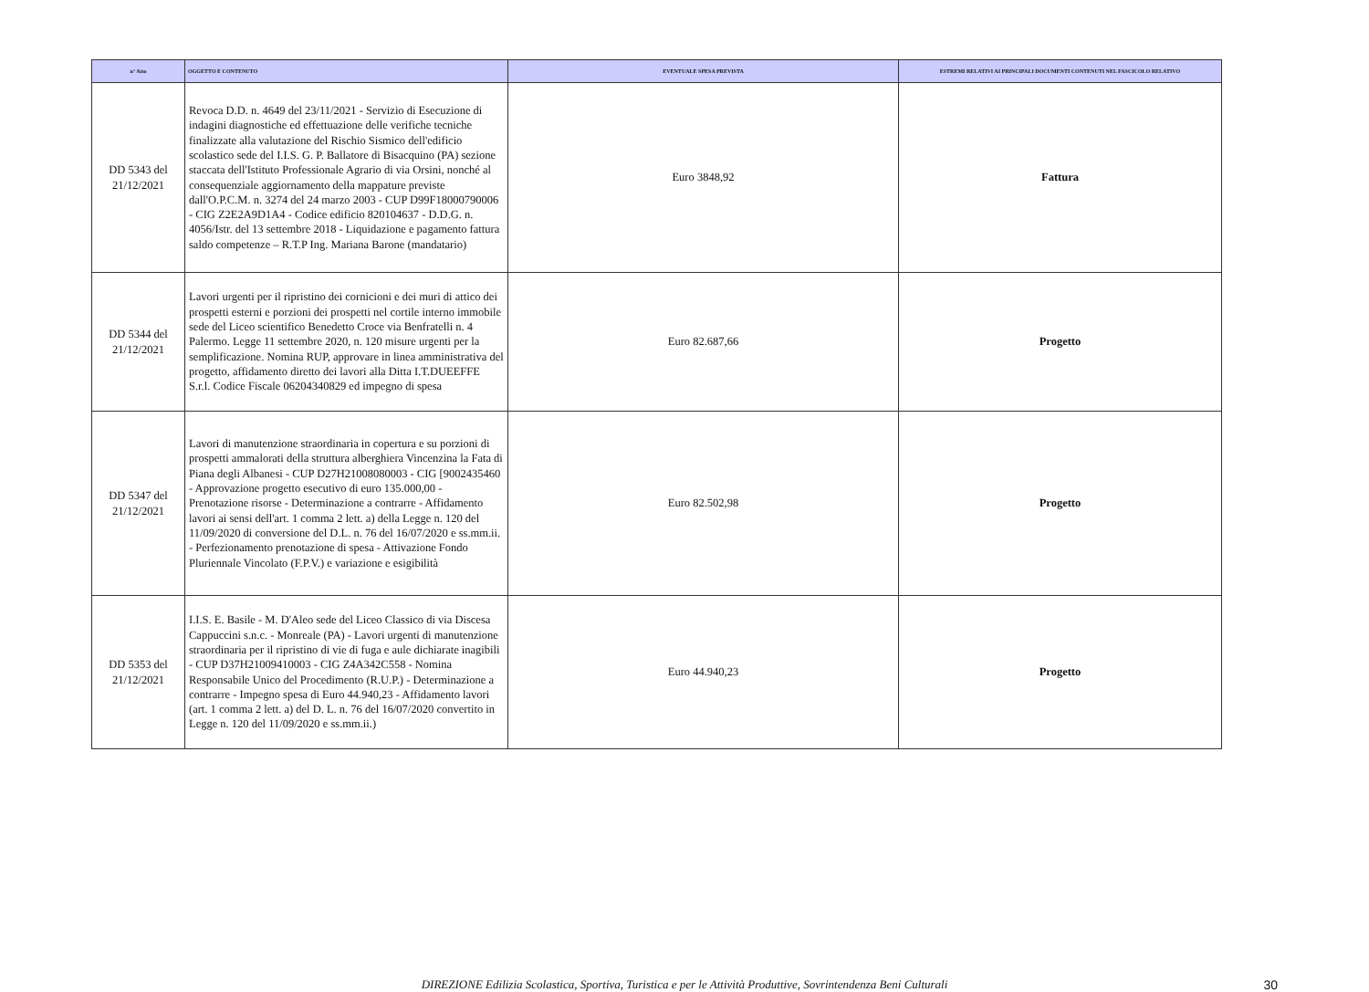| n° Atto | OGGETTO E CONTENUTO | EVENTUALE SPESA PREVISTA | ESTREMI RELATIVI AI PRINCIPALI DOCUMENTI CONTENUTI NEL FASCICOLO RELATIVO |
| --- | --- | --- | --- |
| DD 5343 del 21/12/2021 | Revoca D.D. n. 4649 del 23/11/2021 - Servizio di Esecuzione di indagini diagnostiche ed effettuazione delle verifiche tecniche finalizzate alla valutazione del Rischio Sismico dell'edificio scolastico sede del I.I.S. G. P. Ballatore di Bisacquino (PA) sezione staccata dell'Istituto Professionale Agrario di via Orsini, nonché al consequenziale aggiornamento della mappature previste dall'O.P.C.M. n. 3274 del 24 marzo 2003 - CUP D99F18000790006 - CIG Z2E2A9D1A4 - Codice edificio 820104637 - D.D.G. n. 4056/Istr. del 13 settembre 2018 - Liquidazione e pagamento fattura saldo competenze – R.T.P Ing. Mariana Barone (mandatario) | Euro 3848,92 | Fattura |
| DD 5344 del 21/12/2021 | Lavori urgenti per il ripristino dei cornicioni e dei muri di attico dei prospetti esterni e porzioni dei prospetti nel cortile interno immobile sede del Liceo scientifico Benedetto Croce via Benfratelli n. 4 Palermo. Legge 11 settembre 2020, n. 120 misure urgenti per la semplificazione. Nomina RUP, approvare in linea amministrativa del progetto, affidamento diretto dei lavori alla Ditta I.T.DUEEFFE S.r.l. Codice Fiscale 06204340829 ed impegno di spesa | Euro 82.687,66 | Progetto |
| DD 5347 del 21/12/2021 | Lavori di manutenzione straordinaria in copertura e su porzioni di prospetti ammalorati della struttura alberghiera Vincenzina la Fata di Piana degli Albanesi - CUP D27H21008080003 - CIG [9002435460 - Approvazione progetto esecutivo di euro 135.000,00 - Prenotazione risorse - Determinazione a contrarre - Affidamento lavori ai sensi dell'art. 1 comma 2 lett. a) della Legge n. 120 del 11/09/2020 di conversione del D.L. n. 76 del 16/07/2020 e ss.mm.ii. - Perfezionamento prenotazione di spesa - Attivazione Fondo Pluriennale Vincolato (F.P.V.) e variazione e esigibilità | Euro 82.502,98 | Progetto |
| DD 5353 del 21/12/2021 | I.I.S. E. Basile - M. D'Aleo sede del Liceo Classico di via Discesa Cappuccini s.n.c. - Monreale (PA) - Lavori urgenti di manutenzione straordinaria per il ripristino di vie di fuga e aule dichiarate inagibili - CUP D37H21009410003 - CIG Z4A342C558 - Nomina Responsabile Unico del Procedimento (R.U.P.) - Determinazione a contrarre - Impegno spesa di Euro 44.940,23 - Affidamento lavori (art. 1 comma 2 lett. a) del D. L. n. 76 del 16/07/2020 convertito in Legge n. 120 del 11/09/2020 e ss.mm.ii.) | Euro 44.940,23 | Progetto |
DIREZIONE Edilizia Scolastica, Sportiva, Turistica e per le Attività Produttive, Sovrintendenza Beni Culturali 30